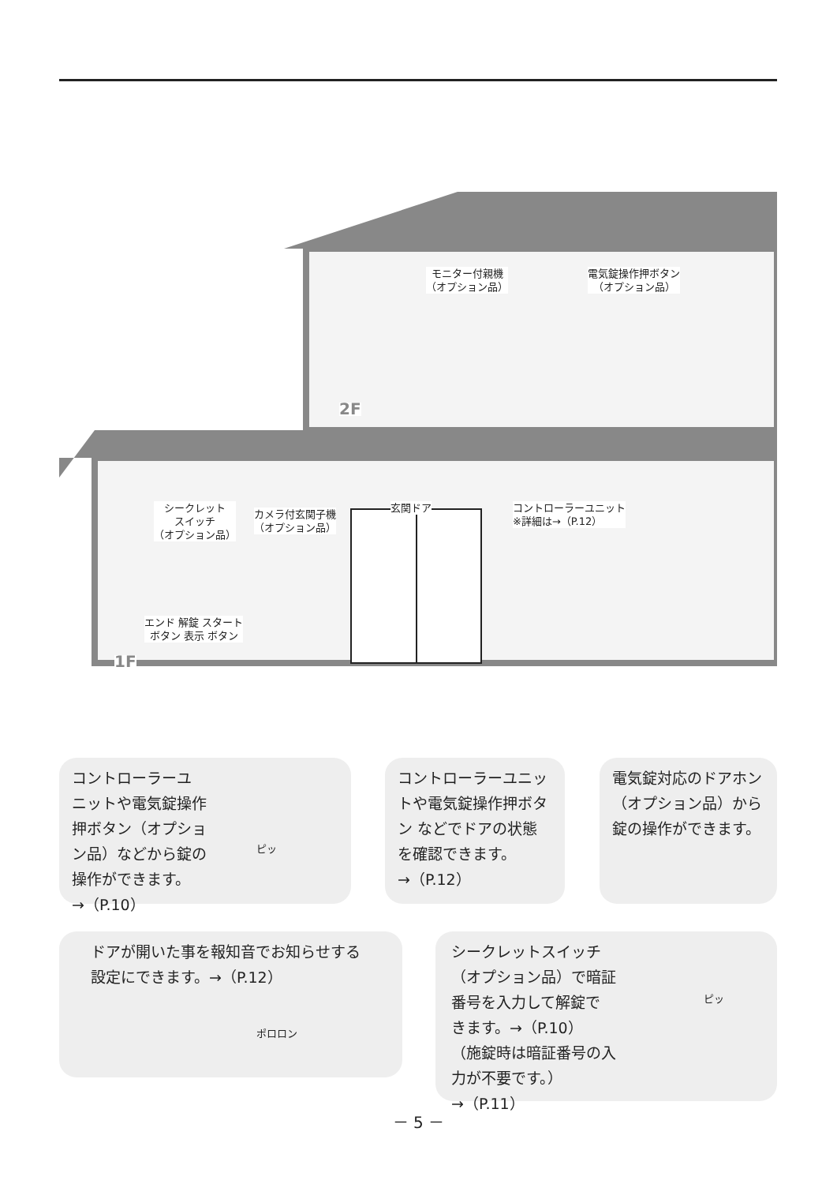モニター付親機
（オプション品）
電気錠操作押ボタン
（オプション品）
2F
シークレット
スイッチ
（オプション品）
カメラ付玄関子機
（オプション品）
玄関ドア
コントローラーユニット
※詳細は→（P.12）
エンド 解錠 スタート
ボタン 表示 ボタン
1F
コントローラーユ
ニットや電気錠操作
押ボタン（オプショ
ン品）などから錠の
操作ができます。
→（P.10）
ピッ
コントローラーユニッ
トや電気錠操作押ボタ
ン などでドアの状態
を確認できます。
→（P.12）
電気錠対応のドアホン
（オプション品）から
錠の操作ができます。
ドアが開いた事を報知音でお知らせする
設定にできます。→（P.12）
ポロロン
シークレットスイッチ
（オプション品）で暗証
番号を入力して解錠で
きます。→（P.10）
（施錠時は暗証番号の入
力が不要です。）
→（P.11）
ピッ
－ 5 －